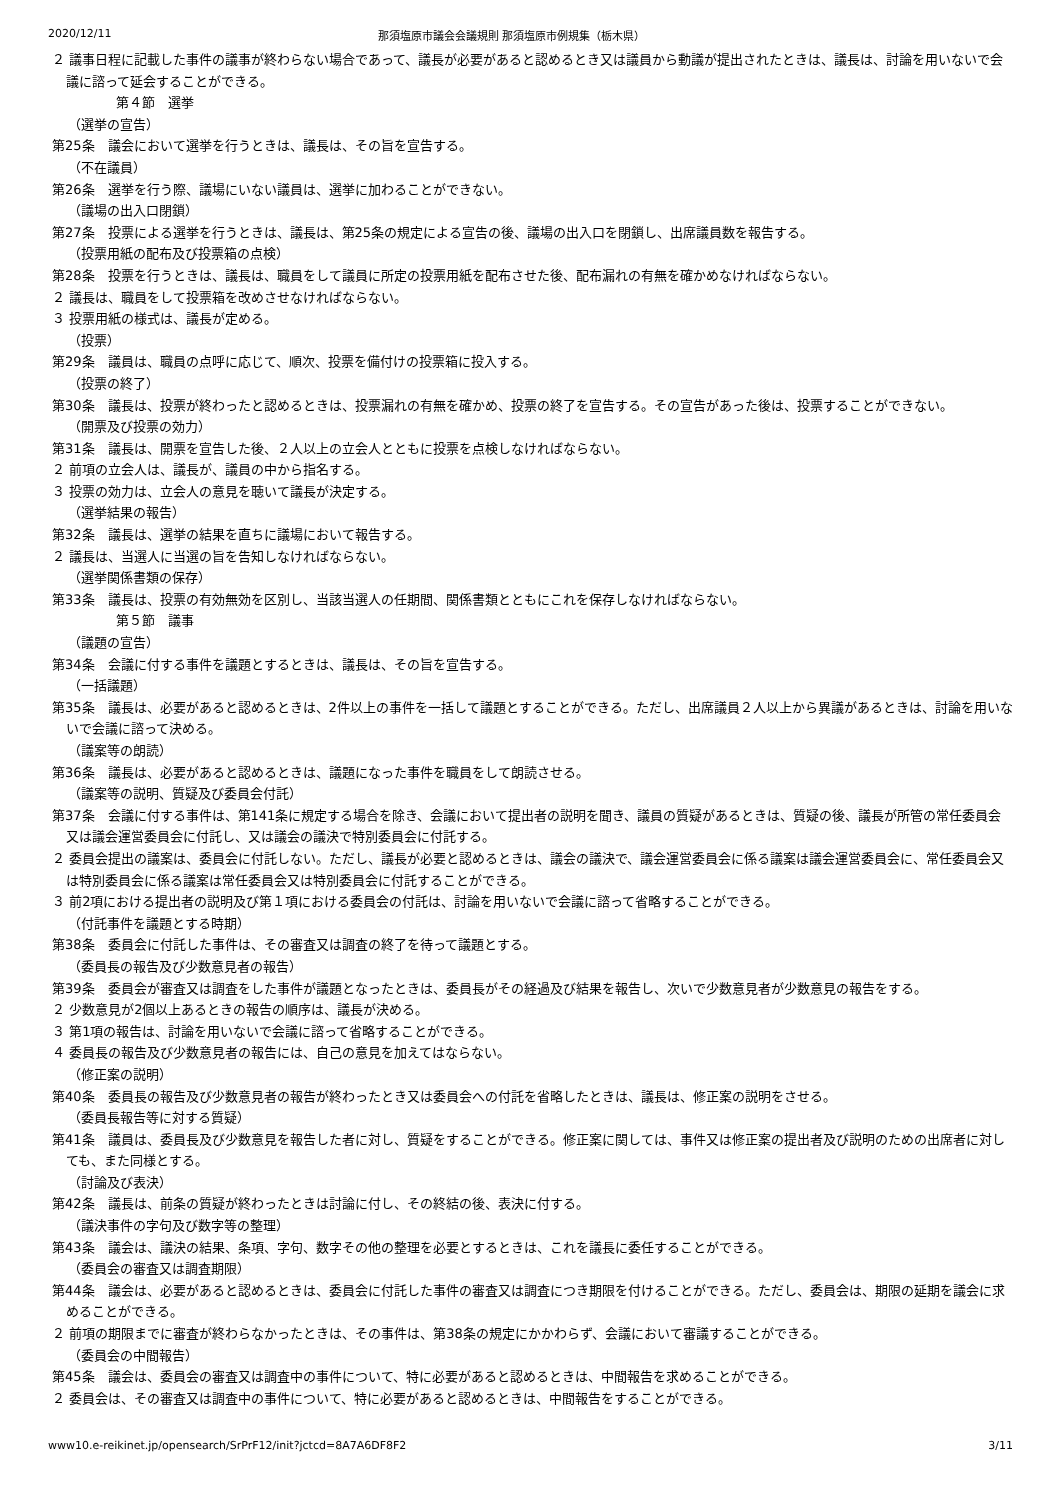2020/12/11 那須塩原市議会会議規則 那須塩原市例規集（栃木県）
２ 議事日程に記載した事件の議事が終わらない場合であって、議長が必要があると認めるとき又は議員から動議が提出されたときは、議長は、討論を用いないで会議に諮って延会することができる。
第４節　選挙
（選挙の宣告）
第25条　議会において選挙を行うときは、議長は、その旨を宣告する。
（不在議員）
第26条　選挙を行う際、議場にいない議員は、選挙に加わることができない。
（議場の出入口閉鎖）
第27条　投票による選挙を行うときは、議長は、第25条の規定による宣告の後、議場の出入口を閉鎖し、出席議員数を報告する。
（投票用紙の配布及び投票箱の点検）
第28条　投票を行うときは、議長は、職員をして議員に所定の投票用紙を配布させた後、配布漏れの有無を確かめなければならない。
２ 議長は、職員をして投票箱を改めさせなければならない。
３ 投票用紙の様式は、議長が定める。
（投票）
第29条　議員は、職員の点呼に応じて、順次、投票を備付けの投票箱に投入する。
（投票の終了）
第30条　議長は、投票が終わったと認めるときは、投票漏れの有無を確かめ、投票の終了を宣告する。その宣告があった後は、投票することができない。
（開票及び投票の効力）
第31条　議長は、開票を宣告した後、２人以上の立会人とともに投票を点検しなければならない。
２ 前項の立会人は、議長が、議員の中から指名する。
３ 投票の効力は、立会人の意見を聴いて議長が決定する。
（選挙結果の報告）
第32条　議長は、選挙の結果を直ちに議場において報告する。
２ 議長は、当選人に当選の旨を告知しなければならない。
（選挙関係書類の保存）
第33条　議長は、投票の有効無効を区別し、当該当選人の任期間、関係書類とともにこれを保存しなければならない。
第５節　議事
（議題の宣告）
第34条　会議に付する事件を議題とするときは、議長は、その旨を宣告する。
（一括議題）
第35条　議長は、必要があると認めるときは、2件以上の事件を一括して議題とすることができる。ただし、出席議員２人以上から異議があるときは、討論を用いないで会議に諮って決める。
（議案等の朗読）
第36条　議長は、必要があると認めるときは、議題になった事件を職員をして朗読させる。
（議案等の説明、質疑及び委員会付託）
第37条　会議に付する事件は、第141条に規定する場合を除き、会議において提出者の説明を聞き、議員の質疑があるときは、質疑の後、議長が所管の常任委員会又は議会運営委員会に付託し、又は議会の議決で特別委員会に付託する。
２ 委員会提出の議案は、委員会に付託しない。ただし、議長が必要と認めるときは、議会の議決で、議会運営委員会に係る議案は議会運営委員会に、常任委員会又は特別委員会に係る議案は常任委員会又は特別委員会に付託することができる。
３ 前2項における提出者の説明及び第１項における委員会の付託は、討論を用いないで会議に諮って省略することができる。
（付託事件を議題とする時期）
第38条　委員会に付託した事件は、その審査又は調査の終了を待って議題とする。
（委員長の報告及び少数意見者の報告）
第39条　委員会が審査又は調査をした事件が議題となったときは、委員長がその経過及び結果を報告し、次いで少数意見者が少数意見の報告をする。
２ 少数意見が2個以上あるときの報告の順序は、議長が決める。
３ 第1項の報告は、討論を用いないで会議に諮って省略することができる。
４ 委員長の報告及び少数意見者の報告には、自己の意見を加えてはならない。
（修正案の説明）
第40条　委員長の報告及び少数意見者の報告が終わったとき又は委員会への付託を省略したときは、議長は、修正案の説明をさせる。
（委員長報告等に対する質疑）
第41条　議員は、委員長及び少数意見を報告した者に対し、質疑をすることができる。修正案に関しては、事件又は修正案の提出者及び説明のための出席者に対しても、また同様とする。
（討論及び表決）
第42条　議長は、前条の質疑が終わったときは討論に付し、その終結の後、表決に付する。
（議決事件の字句及び数字等の整理）
第43条　議会は、議決の結果、条項、字句、数字その他の整理を必要とするときは、これを議長に委任することができる。
（委員会の審査又は調査期限）
第44条　議会は、必要があると認めるときは、委員会に付託した事件の審査又は調査につき期限を付けることができる。ただし、委員会は、期限の延期を議会に求めることができる。
２ 前項の期限までに審査が終わらなかったときは、その事件は、第38条の規定にかかわらず、会議において審議することができる。
（委員会の中間報告）
第45条　議会は、委員会の審査又は調査中の事件について、特に必要があると認めるときは、中間報告を求めることができる。
２ 委員会は、その審査又は調査中の事件について、特に必要があると認めるときは、中間報告をすることができる。
www10.e-reikinet.jp/opensearch/SrPrF12/init?jctcd=8A7A6DF8F2 3/11